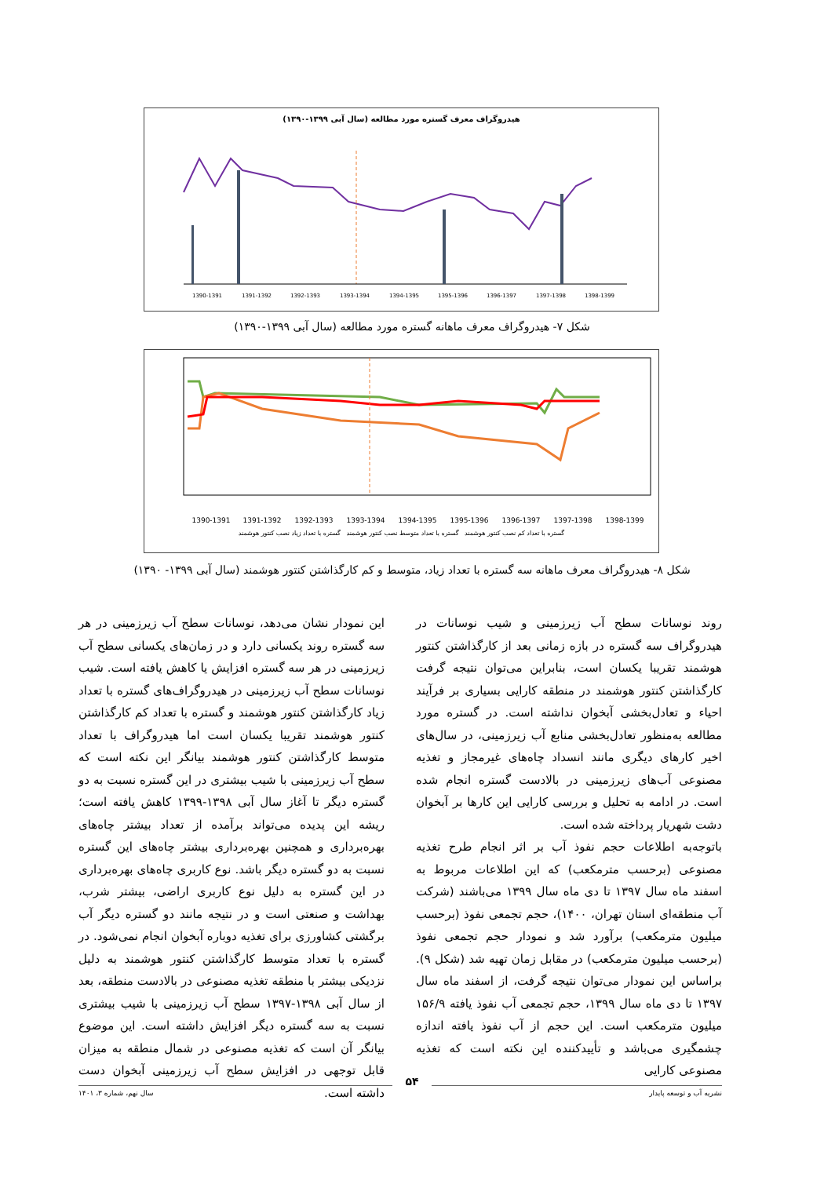هیدروگراف معرف گستره مورد مطالعه (سال آبی ۱۳۹۹-۱۳۹۰)
1390-1391
1391-1392
1392-1393
1393-1394
1394-1395
1395-1396
1396-1397
1397-1398
1398-1399
شکل ۷- هیدروگراف معرف ماهانه گستره مورد مطالعه (سال آبی ۱۳۹۹-۱۳۹۰)
1390-1391
1391-1392
1392-1393
1393-1394
1394-1395
1395-1396
1396-1397
1397-1398
1398-1399
گستره با تعداد کم نصب کنتور هوشمند گستره با تعداد متوسط نصب کنتور هوشمند گستره با تعداد زیاد نصب کنتور هوشمند
شکل ۸- هیدروگراف معرف ماهانه سه گستره با تعداد زیاد، متوسط و کم کارگذاشتن کنتور هوشمند (سال آبی ۱۳۹۹- ۱۳۹۰)
این نمودار نشان می‌دهد، نوسانات سطح آب زیرزمینی در هر سه گستره روند یکسانی دارد و در زمان‌های یکسانی سطح آب زیرزمینی در هر سه گستره افزایش یا کاهش یافته است. شیب نوسانات سطح آب زیرزمینی در هیدروگراف‌های گستره با تعداد زیاد کارگذاشتن کنتور هوشمند و گستره با تعداد کم کارگذاشتن کنتور هوشمند تقریبا یکسان است اما هیدروگراف با تعداد متوسط کارگذاشتن کنتور هوشمند بیانگر این نکته است که سطح آب زیرزمینی با شیب بیشتری در این گستره نسبت به دو گستره دیگر تا آغاز سال آبی ۱۳۹۸-۱۳۹۹ کاهش یافته است؛ ریشه این پدیده می‌تواند برآمده از تعداد بیشتر چاه‌های بهره‌برداری و همچنین بهره‌برداری بیشتر چاه‌های این گستره نسبت به دو گستره دیگر باشد. نوع کاربری چاه‌های بهره‌برداری در این گستره به دلیل نوع کاربری اراضی، بیشتر شرب، بهداشت و صنعتی است و در نتیجه مانند دو گستره دیگر آب برگشتی کشاورزی برای تغذیه دوباره آبخوان انجام نمی‌شود. در گستره با تعداد متوسط کارگذاشتن کنتور هوشمند به دلیل نزدیکی بیشتر با منطقه تغذیه مصنوعی در بالادست منطقه، بعد از سال آبی ۱۳۹۸-۱۳۹۷ سطح آب زیرزمینی با شیب بیشتری نسبت به سه گستره دیگر افزایش داشته است. این موضوع بیانگر آن است که تغذیه مصنوعی در شمال منطقه به میزان قابل توجهی در افزایش سطح آب زیرزمینی آبخوان دست داشته است.
روند نوسانات سطح آب زیرزمینی و شیب نوسانات در هیدروگراف سه گستره در بازه زمانی بعد از کارگذاشتن کنتور هوشمند تقریبا یکسان است، بنابراین می‌توان نتیجه گرفت کارگذاشتن کنتور هوشمند در منطقه کارایی بسیاری بر فرآیند احیاء و تعادل‌بخشی آبخوان نداشته است. در گستره مورد مطالعه به‌منظور تعادل‌بخشی منابع آب زیرزمینی، در سال‌های اخیر کارهای دیگری مانند انسداد چاه‌های غیرمجاز و تغذیه مصنوعی آب‌های زیرزمینی در بالادست گستره انجام شده است. در ادامه به تحلیل و بررسی کارایی این کارها بر آبخوان دشت شهریار پرداخته شده است.
باتوجه‌به اطلاعات حجم نفوذ آب بر اثر انجام طرح تغذیه مصنوعی (برحسب مترمکعب) که این اطلاعات مربوط به اسفند ماه سال ۱۳۹۷ تا دی ماه سال ۱۳۹۹ می‌باشند (شرکت آب منطقه‌ای استان تهران، ۱۴۰۰)، حجم تجمعی نفوذ (برحسب میلیون مترمکعب) برآورد شد و نمودار حجم تجمعی نفوذ (برحسب میلیون مترمکعب) در مقابل زمان تهیه شد (شکل ۹). براساس این نمودار می‌توان نتیجه گرفت، از اسفند ماه سال ۱۳۹۷ تا دی ماه سال ۱۳۹۹، حجم تجمعی آب نفوذ یافته ۱۵۶/۹ میلیون مترمکعب است. این حجم از آب نفوذ یافته اندازه چشمگیری می‌باشد و تأییدکننده این نکته است که تغذیه مصنوعی کارایی
نشریه آب و توسعه پایدار سال نهم، شماره ۳، ۱۴۰۱
۵۴